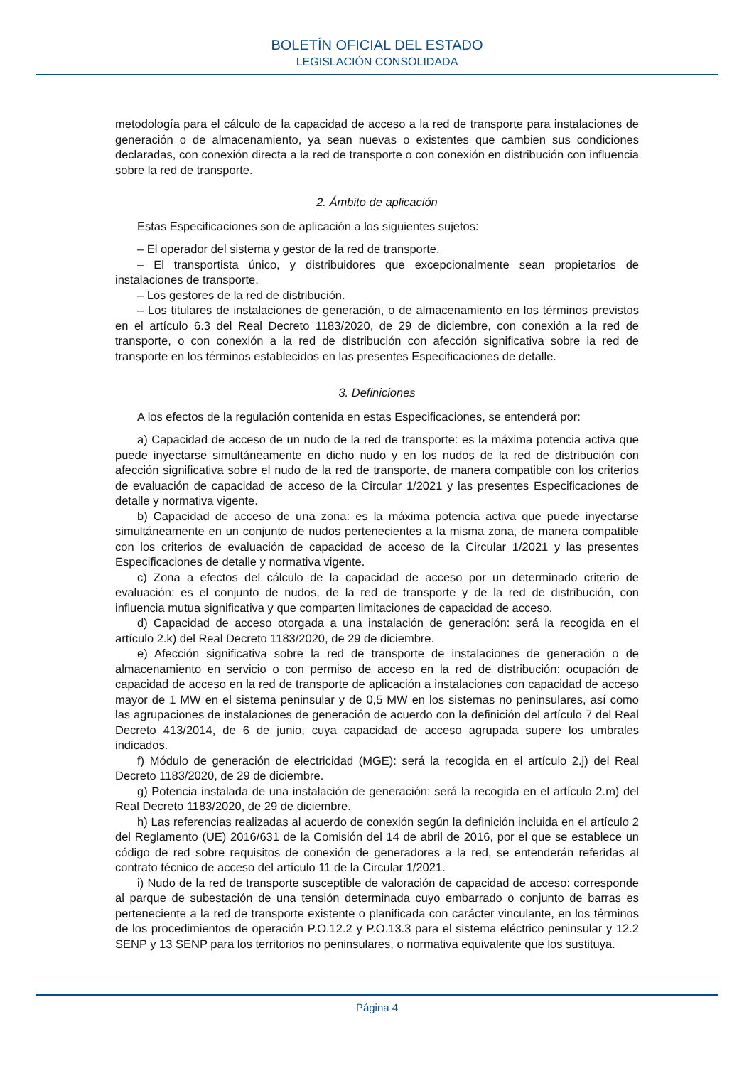BOLETÍN OFICIAL DEL ESTADO
LEGISLACIÓN CONSOLIDADA
metodología para el cálculo de la capacidad de acceso a la red de transporte para instalaciones de generación o de almacenamiento, ya sean nuevas o existentes que cambien sus condiciones declaradas, con conexión directa a la red de transporte o con conexión en distribución con influencia sobre la red de transporte.
2. Ámbito de aplicación
Estas Especificaciones son de aplicación a los siguientes sujetos:
– El operador del sistema y gestor de la red de transporte.
– El transportista único, y distribuidores que excepcionalmente sean propietarios de instalaciones de transporte.
– Los gestores de la red de distribución.
– Los titulares de instalaciones de generación, o de almacenamiento en los términos previstos en el artículo 6.3 del Real Decreto 1183/2020, de 29 de diciembre, con conexión a la red de transporte, o con conexión a la red de distribución con afección significativa sobre la red de transporte en los términos establecidos en las presentes Especificaciones de detalle.
3. Definiciones
A los efectos de la regulación contenida en estas Especificaciones, se entenderá por:
a) Capacidad de acceso de un nudo de la red de transporte: es la máxima potencia activa que puede inyectarse simultáneamente en dicho nudo y en los nudos de la red de distribución con afección significativa sobre el nudo de la red de transporte, de manera compatible con los criterios de evaluación de capacidad de acceso de la Circular 1/2021 y las presentes Especificaciones de detalle y normativa vigente.
b) Capacidad de acceso de una zona: es la máxima potencia activa que puede inyectarse simultáneamente en un conjunto de nudos pertenecientes a la misma zona, de manera compatible con los criterios de evaluación de capacidad de acceso de la Circular 1/2021 y las presentes Especificaciones de detalle y normativa vigente.
c) Zona a efectos del cálculo de la capacidad de acceso por un determinado criterio de evaluación: es el conjunto de nudos, de la red de transporte y de la red de distribución, con influencia mutua significativa y que comparten limitaciones de capacidad de acceso.
d) Capacidad de acceso otorgada a una instalación de generación: será la recogida en el artículo 2.k) del Real Decreto 1183/2020, de 29 de diciembre.
e) Afección significativa sobre la red de transporte de instalaciones de generación o de almacenamiento en servicio o con permiso de acceso en la red de distribución: ocupación de capacidad de acceso en la red de transporte de aplicación a instalaciones con capacidad de acceso mayor de 1 MW en el sistema peninsular y de 0,5 MW en los sistemas no peninsulares, así como las agrupaciones de instalaciones de generación de acuerdo con la definición del artículo 7 del Real Decreto 413/2014, de 6 de junio, cuya capacidad de acceso agrupada supere los umbrales indicados.
f) Módulo de generación de electricidad (MGE): será la recogida en el artículo 2.j) del Real Decreto 1183/2020, de 29 de diciembre.
g) Potencia instalada de una instalación de generación: será la recogida en el artículo 2.m) del Real Decreto 1183/2020, de 29 de diciembre.
h) Las referencias realizadas al acuerdo de conexión según la definición incluida en el artículo 2 del Reglamento (UE) 2016/631 de la Comisión del 14 de abril de 2016, por el que se establece un código de red sobre requisitos de conexión de generadores a la red, se entenderán referidas al contrato técnico de acceso del artículo 11 de la Circular 1/2021.
i) Nudo de la red de transporte susceptible de valoración de capacidad de acceso: corresponde al parque de subestación de una tensión determinada cuyo embarrado o conjunto de barras es perteneciente a la red de transporte existente o planificada con carácter vinculante, en los términos de los procedimientos de operación P.O.12.2 y P.O.13.3 para el sistema eléctrico peninsular y 12.2 SENP y 13 SENP para los territorios no peninsulares, o normativa equivalente que los sustituya.
Página 4